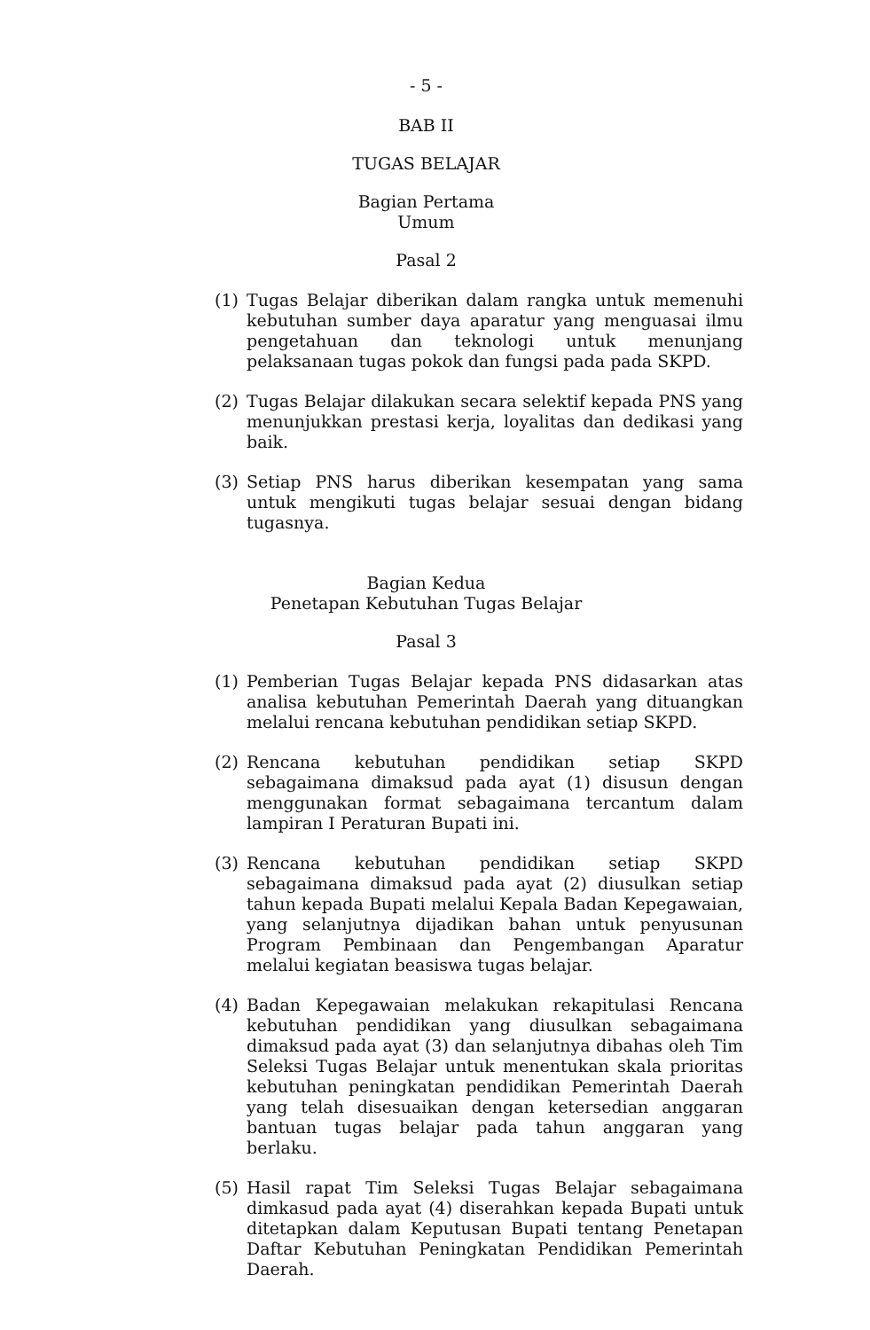- 5 -
BAB II
TUGAS BELAJAR
Bagian Pertama
Umum
Pasal 2
(1) Tugas Belajar diberikan dalam rangka untuk memenuhi kebutuhan sumber daya aparatur yang menguasai ilmu pengetahuan dan teknologi untuk menunjang pelaksanaan tugas pokok dan fungsi pada pada SKPD.
(2) Tugas Belajar dilakukan secara selektif kepada PNS yang menunjukkan prestasi kerja, loyalitas dan dedikasi yang baik.
(3) Setiap PNS harus diberikan kesempatan yang sama untuk mengikuti tugas belajar sesuai dengan bidang tugasnya.
Bagian Kedua
Penetapan Kebutuhan Tugas Belajar
Pasal 3
(1) Pemberian Tugas Belajar kepada PNS didasarkan atas analisa kebutuhan Pemerintah Daerah yang dituangkan melalui rencana kebutuhan pendidikan setiap SKPD.
(2) Rencana kebutuhan pendidikan setiap SKPD sebagaimana dimaksud pada ayat (1) disusun dengan menggunakan format sebagaimana tercantum dalam lampiran I Peraturan Bupati ini.
(3) Rencana kebutuhan pendidikan setiap SKPD sebagaimana dimaksud pada ayat (2) diusulkan setiap tahun kepada Bupati melalui Kepala Badan Kepegawaian, yang selanjutnya dijadikan bahan untuk penyusunan Program Pembinaan dan Pengembangan Aparatur melalui kegiatan beasiswa tugas belajar.
(4) Badan Kepegawaian melakukan rekapitulasi Rencana kebutuhan pendidikan yang diusulkan sebagaimana dimaksud pada ayat (3) dan selanjutnya dibahas oleh Tim Seleksi Tugas Belajar untuk menentukan skala prioritas kebutuhan peningkatan pendidikan Pemerintah Daerah yang telah disesuaikan dengan ketersedian anggaran bantuan tugas belajar pada tahun anggaran yang berlaku.
(5) Hasil rapat Tim Seleksi Tugas Belajar sebagaimana dimkasud pada ayat (4) diserahkan kepada Bupati untuk ditetapkan dalam Keputusan Bupati tentang Penetapan Daftar Kebutuhan Peningkatan Pendidikan Pemerintah Daerah.